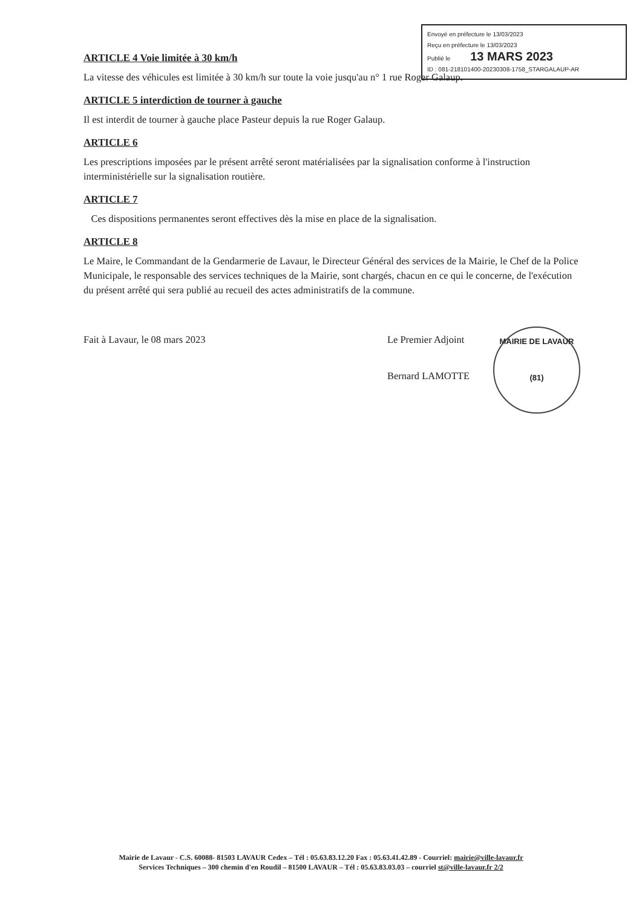Envoyé en préfecture le 13/03/2023
Reçu en préfecture le 13/03/2023
Publié le 13 MARS 2023
ID : 081-218101400-20230308-1758_STARGALAUP-AR
ARTICLE 4 Voie limitée à 30 km/h
La vitesse des véhicules est limitée à 30 km/h sur toute la voie jusqu'au n° 1 rue Roger Galaup.
ARTICLE 5 interdiction de tourner à gauche
Il est interdit de tourner à gauche place Pasteur depuis la rue Roger Galaup.
ARTICLE 6
Les prescriptions imposées par le présent arrêté seront matérialisées par la signalisation conforme à l'instruction interministérielle sur la signalisation routière.
ARTICLE 7
Ces dispositions permanentes seront effectives dès la mise en place de la signalisation.
ARTICLE 8
Le Maire, le Commandant de la Gendarmerie de Lavaur, le Directeur Général des services de la Mairie, le Chef de la Police Municipale, le responsable des services techniques de la Mairie, sont chargés, chacun en ce qui le concerne, de l'exécution du présent arrêté qui sera publié au recueil des actes administratifs de la commune.
Fait à Lavaur, le 08 mars 2023 Le Premier Adjoint
Bernard LAMOTTE
MAIRIE DE LAVAUR
(81)
Mairie de Lavaur - C.S. 60088- 81503 LAVAUR Cedex – Tél : 05.63.83.12.20 Fax : 05.63.41.42.89 - Courriel: mairie@ville-lavaur.fr
Services Techniques – 300 chemin d'en Roudil – 81500 LAVAUR – Tél : 05.63.83.03.03 – courriel st@ville-lavaur.fr 2/2